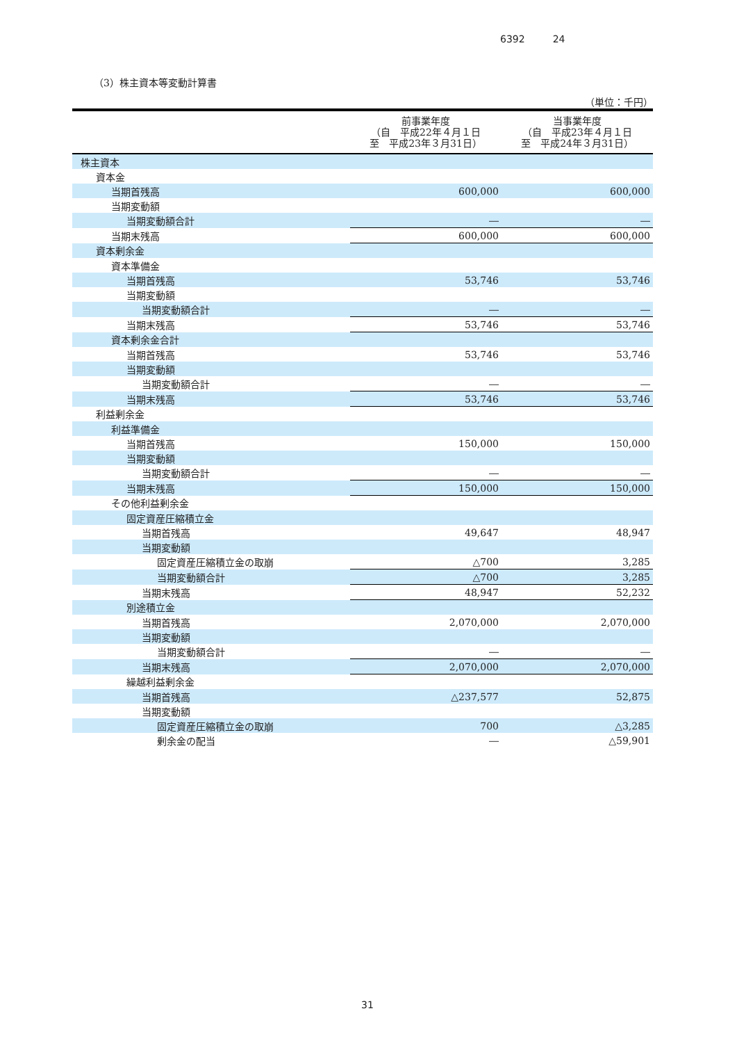6392 24
（3）株主資本等変動計算書
（単位：千円）
| | 前事業年度 （自 平成22年４月１日 至 平成23年３月31日） | 当事業年度 （自 平成23年４月１日 至 平成24年３月31日） |
| --- | --- | --- |
| 株主資本 | | |
| 資本金 | | |
| 当期首残高 | 600,000 | 600,000 |
| 当期変動額 | | |
| 当期変動額合計 | ― | ― |
| 当期末残高 | 600,000 | 600,000 |
| 資本剰余金 | | |
| 資本準備金 | | |
| 当期首残高 | 53,746 | 53,746 |
| 当期変動額 | | |
| 当期変動額合計 | ― | ― |
| 当期末残高 | 53,746 | 53,746 |
| 資本剰余金合計 | | |
| 当期首残高 | 53,746 | 53,746 |
| 当期変動額 | | |
| 当期変動額合計 | ― | ― |
| 当期末残高 | 53,746 | 53,746 |
| 利益剰余金 | | |
| 利益準備金 | | |
| 当期首残高 | 150,000 | 150,000 |
| 当期変動額 | | |
| 当期変動額合計 | ― | ― |
| 当期末残高 | 150,000 | 150,000 |
| その他利益剰余金 | | |
| 固定資産圧縮積立金 | | |
| 当期首残高 | 49,647 | 48,947 |
| 当期変動額 | | |
| 固定資産圧縮積立金の取崩 | △700 | 3,285 |
| 当期変動額合計 | △700 | 3,285 |
| 当期末残高 | 48,947 | 52,232 |
| 別途積立金 | | |
| 当期首残高 | 2,070,000 | 2,070,000 |
| 当期変動額 | | |
| 当期変動額合計 | ― | ― |
| 当期末残高 | 2,070,000 | 2,070,000 |
| 繰越利益剰余金 | | |
| 当期首残高 | △237,577 | 52,875 |
| 当期変動額 | | |
| 固定資産圧縮積立金の取崩 | 700 | △3,285 |
| 剰余金の配当 | ― | △59,901 |
31